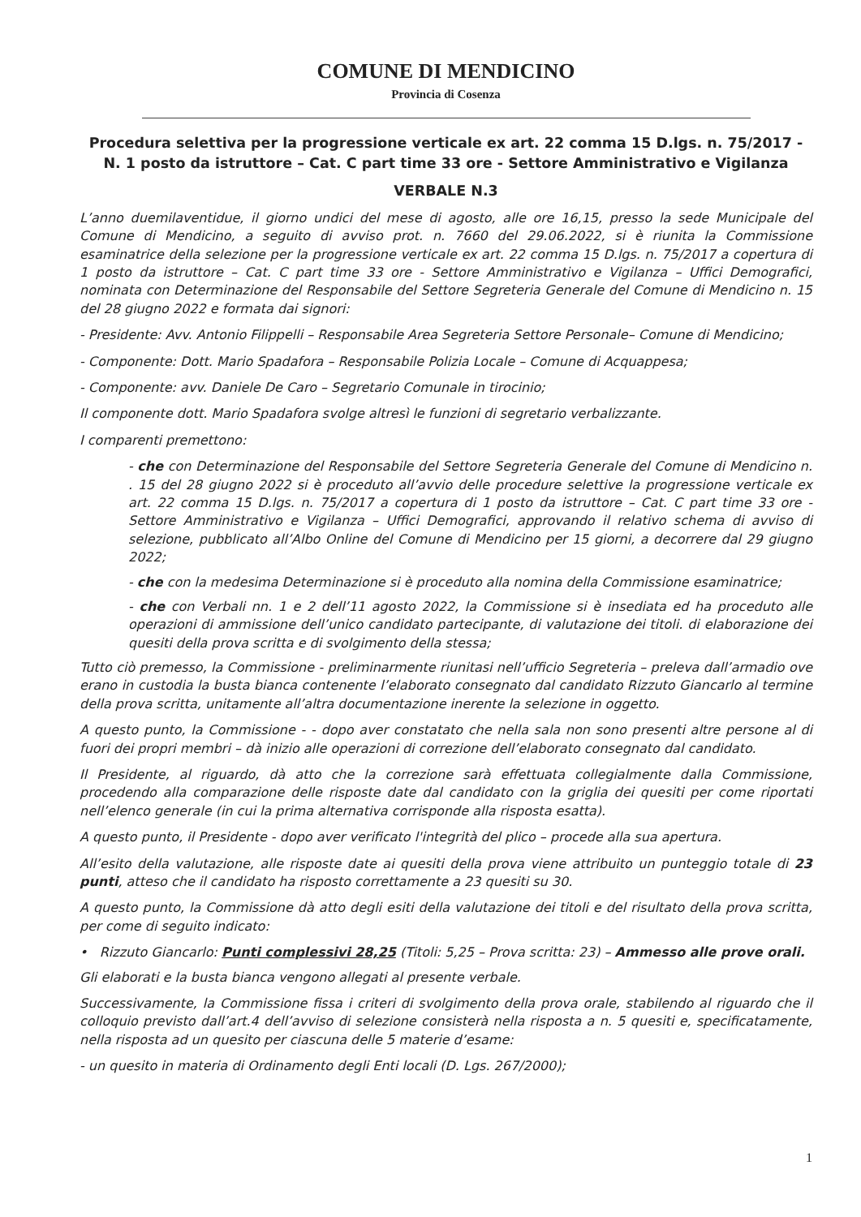COMUNE DI MENDICINO
Provincia di Cosenza
Procedura selettiva per la progressione verticale ex art. 22 comma 15 D.lgs. n. 75/2017 -
N. 1 posto da istruttore – Cat. C part time 33 ore - Settore Amministrativo e Vigilanza
VERBALE N.3
L’anno duemilaventidue, il giorno undici del mese di agosto, alle ore 16,15, presso la sede Municipale del Comune di Mendicino, a seguito di avviso prot. n. 7660 del 29.06.2022, si è riunita la Commissione esaminatrice della selezione per la progressione verticale ex art. 22 comma 15 D.lgs. n. 75/2017 a copertura di 1 posto da istruttore – Cat. C part time 33 ore - Settore Amministrativo e Vigilanza – Uffici Demografici, nominata con Determinazione del Responsabile del Settore Segreteria Generale del Comune di Mendicino n. 15 del 28 giugno 2022 e formata dai signori:
- Presidente: Avv. Antonio Filippelli – Responsabile Area Segreteria Settore Personale– Comune di Mendicino;
- Componente: Dott. Mario Spadafora – Responsabile Polizia Locale – Comune di Acquappesa;
- Componente: avv. Daniele De Caro – Segretario Comunale in tirocinio;
Il componente dott. Mario Spadafora svolge altresì le funzioni di segretario verbalizzante.
I comparenti premettono:
- che con Determinazione del Responsabile del Settore Segreteria Generale del Comune di Mendicino n. . 15 del 28 giugno 2022 si è proceduto all’avvio delle procedure selettive la progressione verticale ex art. 22 comma 15 D.lgs. n. 75/2017 a copertura di 1 posto da istruttore – Cat. C part time 33 ore - Settore Amministrativo e Vigilanza – Uffici Demografici, approvando il relativo schema di avviso di selezione, pubblicato all’Albo Online del Comune di Mendicino per 15 giorni, a decorrere dal 29 giugno 2022;
- che con la medesima Determinazione si è proceduto alla nomina della Commissione esaminatrice;
- che con Verbali nn. 1 e 2 dell’11 agosto 2022, la Commissione si è insediata ed ha proceduto alle operazioni di ammissione dell’unico candidato partecipante, di valutazione dei titoli. di elaborazione dei quesiti della prova scritta e di svolgimento della stessa;
Tutto ciò premesso, la Commissione - preliminarmente riunitasi nell’ufficio Segreteria – preleva dall’armadio ove erano in custodia la busta bianca contenente l’elaborato consegnato dal candidato Rizzuto Giancarlo al termine della prova scritta, unitamente all’altra documentazione inerente la selezione in oggetto.
A questo punto, la Commissione - - dopo aver constatato che nella sala non sono presenti altre persone al di fuori dei propri membri – dà inizio alle operazioni di correzione dell’elaborato consegnato dal candidato.
Il Presidente, al riguardo, dà atto che la correzione sarà effettuata collegialmente dalla Commissione, procedendo alla comparazione delle risposte date dal candidato con la griglia dei quesiti per come riportati nell’elenco generale (in cui la prima alternativa corrisponde alla risposta esatta).
A questo punto, il Presidente - dopo aver verificato l'integrità del plico – procede alla sua apertura.
All’esito della valutazione, alle risposte date ai quesiti della prova viene attribuito un punteggio totale di 23 punti, atteso che il candidato ha risposto correttamente a 23 quesiti su 30.
A questo punto, la Commissione dà atto degli esiti della valutazione dei titoli e del risultato della prova scritta, per come di seguito indicato:
• Rizzuto Giancarlo: Punti complessivi 28,25 (Titoli: 5,25 – Prova scritta: 23) – Ammesso alle prove orali.
Gli elaborati e la busta bianca vengono allegati al presente verbale.
Successivamente, la Commissione fissa i criteri di svolgimento della prova orale, stabilendo al riguardo che il colloquio previsto dall’art.4 dell’avviso di selezione consisterà nella risposta a n. 5 quesiti e, specificatamente, nella risposta ad un quesito per ciascuna delle 5 materie d’esame:
- un quesito in materia di Ordinamento degli Enti locali (D. Lgs. 267/2000);
1